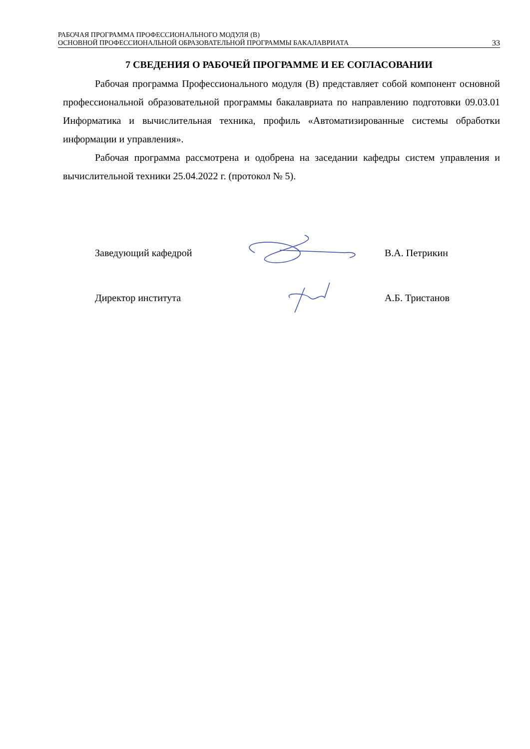РАБОЧАЯ ПРОГРАММА ПРОФЕССИОНАЛЬНОГО МОДУЛЯ (В)
ОСНОВНОЙ ПРОФЕССИОНАЛЬНОЙ ОБРАЗОВАТЕЛЬНОЙ ПРОГРАММЫ БАКАЛАВРИАТА
33
7 СВЕДЕНИЯ О РАБОЧЕЙ ПРОГРАММЕ И ЕЕ СОГЛАСОВАНИИ
Рабочая программа Профессионального модуля (В) представляет собой компонент основной профессиональной образовательной программы бакалавриата по направлению подготовки 09.03.01 Информатика и вычислительная техника, профиль «Автоматизированные системы обработки информации и управления».
Рабочая программа рассмотрена и одобрена на заседании кафедры систем управления и вычислительной техники 25.04.2022 г. (протокол № 5).
Заведующий кафедрой В.А. Петрикин
Директор института А.Б. Тристанов